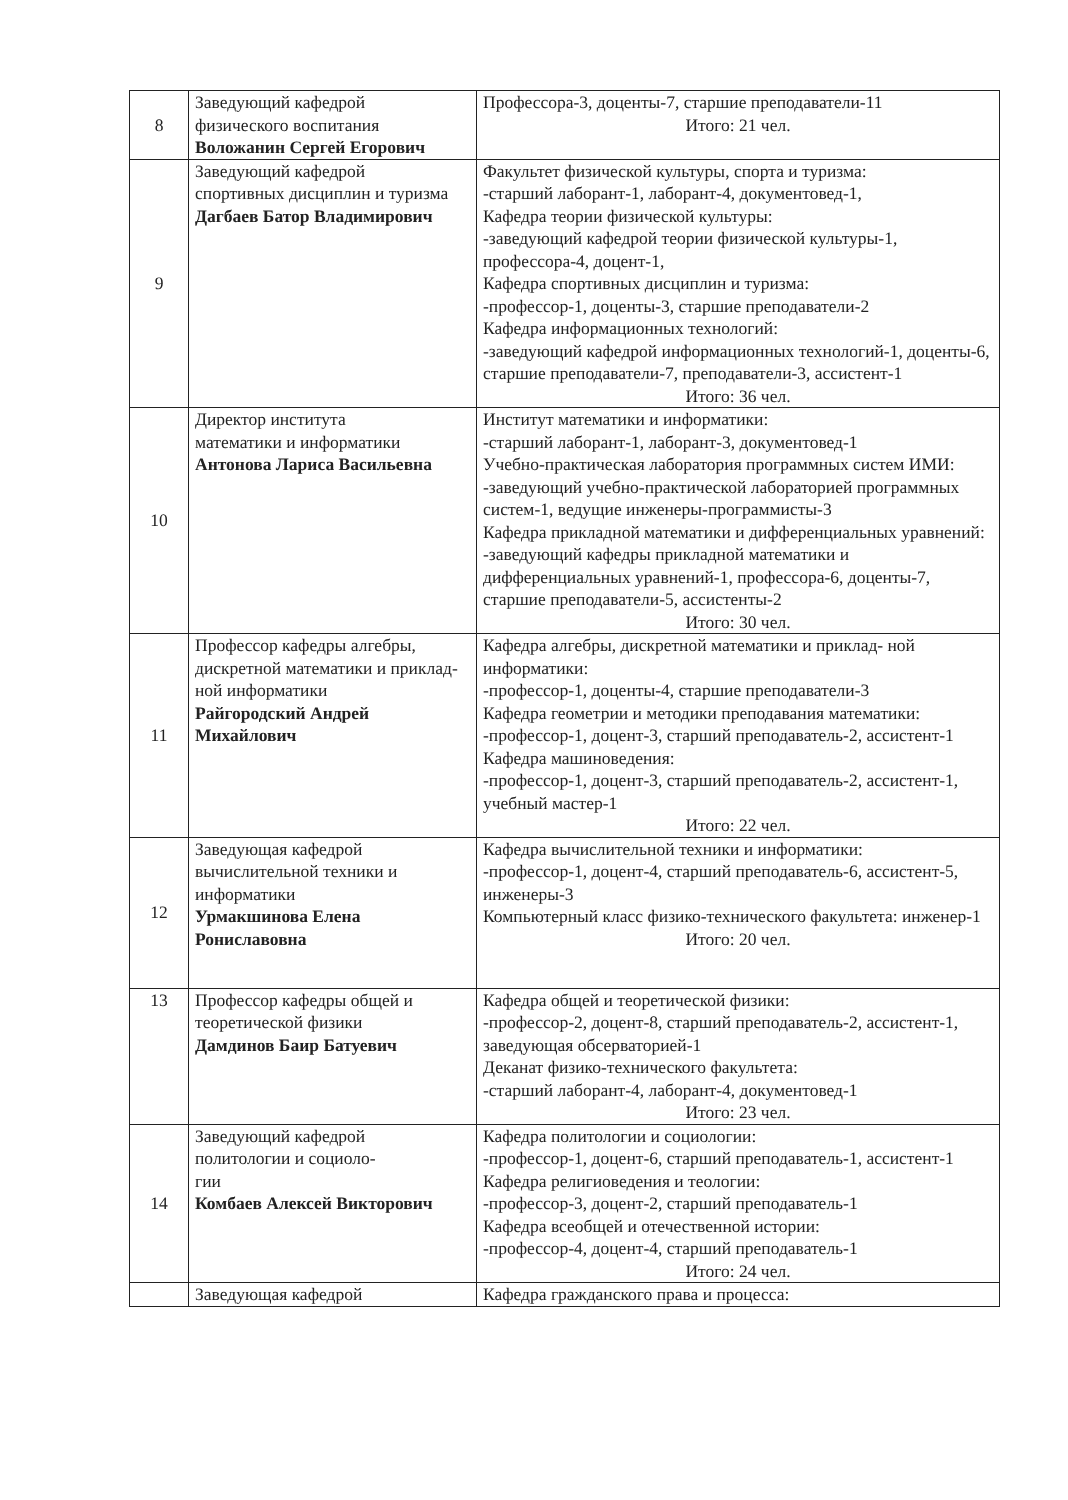| 8 | Заведующий кафедрой физического воспитания Воложанин Сергей Егорович | Профессора-3, доценты-7, старшие преподаватели-11 Итого: 21 чел. |
| 9 | Заведующий кафедрой спортивных дисциплин и туризма Дагбаев Батор Владимирович | Факультет физической культуры, спорта и туризма: -старший лаборант-1, лаборант-4, документовед-1, Кафедра теории физической культуры: -заведующий кафедрой теории физической культуры-1, профессора-4, доцент-1, Кафедра спортивных дисциплин и туризма: -профессор-1, доценты-3, старшие преподаватели-2 Кафедра информационных технологий: -заведующий кафедрой информационных технологий-1, доценты-6, старшие преподаватели-7, преподаватели-3, ассистент-1 Итого: 36 чел. |
| 10 | Директор института математики и информатики Антонова Лариса Васильевна | Институт математики и информатики: -старший лаборант-1, лаборант-3, документовед-1 Учебно-практическая лаборатория программных систем ИМИ: -заведующий учебно-практической лабораторией программных систем-1, ведущие инженеры-программисты-3 Кафедра прикладной математики и дифференциальных уравнений: -заведующий кафедры прикладной математики и дифференциальных уравнений-1, профессора-6, доценты-7, старшие преподаватели-5, ассистенты-2 Итого: 30 чел. |
| 11 | Профессор кафедры алгебры, дискретной математики и приклад- ной информатики Райгородский Андрей Михайлович | Кафедра алгебры, дискретной математики и приклад- ной информатики: -профессор-1, доценты-4, старшие преподаватели-3 Кафедра геометрии и методики преподавания математики: -профессор-1, доцент-3, старший преподаватель-2, ассистент-1 Кафедра машиноведения: -профессор-1, доцент-3, старший преподаватель-2, ассистент-1, учебный мастер-1 Итого: 22 чел. |
| 12 | Заведующая кафедрой вычислительной техники и информатики Урмакшинова Елена Рониславовна | Кафедра вычислительной техники и информатики: -профессор-1, доцент-4, старший преподаватель-6, ассистент-5, инженеры-3 Компьютерный класс физико-технического факультета: инженер-1 Итого: 20 чел. |
| 13 | Профессор кафедры общей и теоретической физики Дамдинов Баир Батуевич | Кафедра общей и теоретической физики: -профессор-2, доцент-8, старший преподаватель-2, ассистент-1, заведующая обсерваторией-1 Деканат физико-технического факультета: -старший лаборант-4, лаборант-4, документовед-1 Итого: 23 чел. |
| 14 | Заведующий кафедрой политологии и социоло- гии Комбаев Алексей Викторович | Кафедра политологии и социологии: -профессор-1, доцент-6, старший преподаватель-1, ассистент-1 Кафедра религиоведения и теологии: -профессор-3, доцент-2, старший преподаватель-1 Кафедра всеобщей и отечественной истории: -профессор-4, доцент-4, старший преподаватель-1 Итого: 24 чел. |
| | Заведующая кафедрой | Кафедра гражданского права и процесса: |